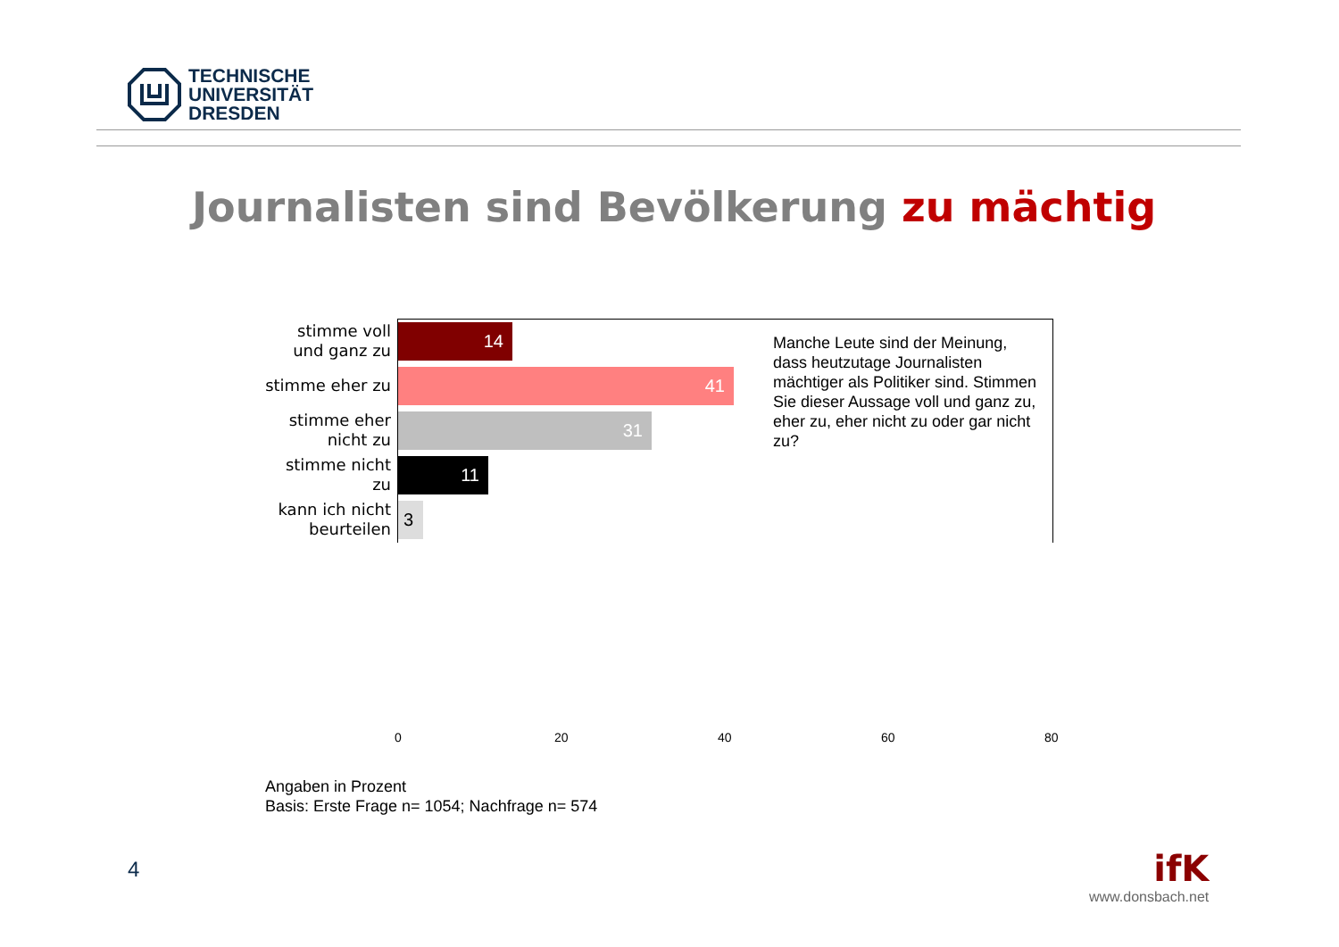TECHNISCHE
UNIVERSITÄT
DRESDEN
Journalisten sind Bevölkerung zu mächtig
stimme voll und ganz zu
14
stimme eher zu
41
stimme eher nicht zu
31
stimme nicht zu
11
kann ich nicht beurteilen
3
Manche Leute sind der Meinung, dass heutzutage Journalisten mächtiger als Politiker sind. Stimmen Sie dieser Aussage voll und ganz zu, eher zu, eher nicht zu oder gar nicht zu?
0 20 40 60 80
Angaben in Prozent
Basis: Erste Frage n= 1054; Nachfrage n= 574
4
ifK
www.donsbach.net